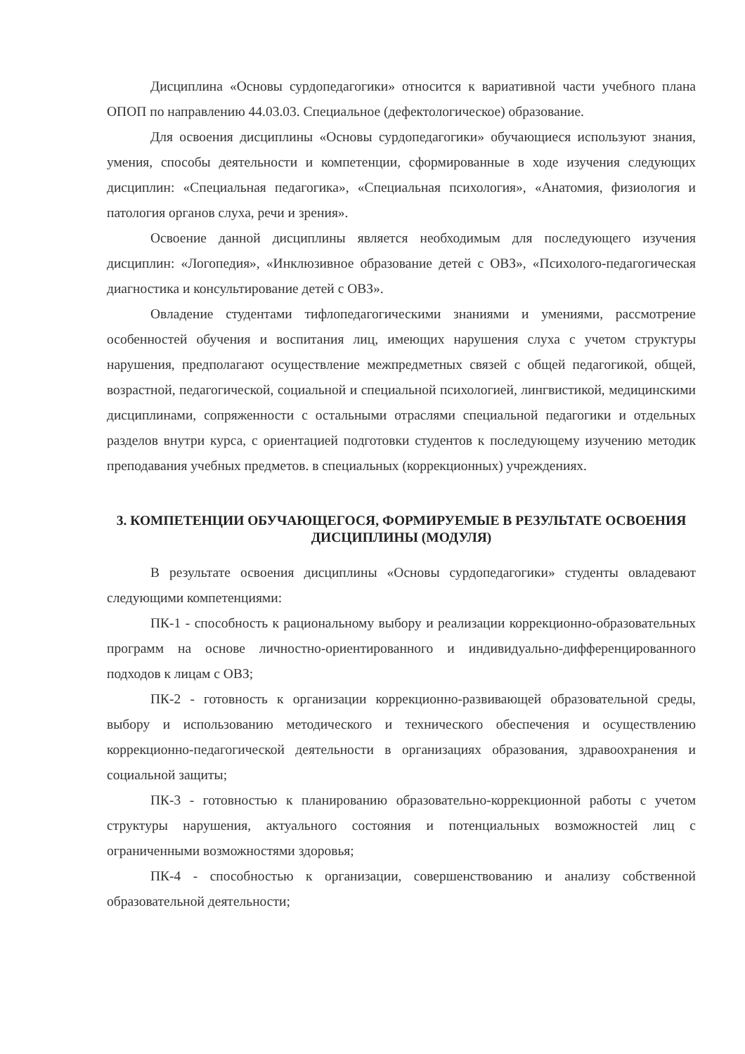Дисциплина «Основы сурдопедагогики» относится к вариативной части учебного плана ОПОП по направлению 44.03.03. Специальное (дефектологическое) образование.
Для освоения дисциплины «Основы сурдопедагогики» обучающиеся используют знания, умения, способы деятельности и компетенции, сформированные в ходе изучения следующих дисциплин: «Специальная педагогика», «Специальная психология», «Анатомия, физиология и патология органов слуха, речи и зрения».
Освоение данной дисциплины является необходимым для последующего изучения дисциплин: «Логопедия», «Инклюзивное образование детей с ОВЗ», «Психолого-педагогическая диагностика и консультирование детей с ОВЗ».
Овладение студентами тифлопедагогическими знаниями и умениями, рассмотрение особенностей обучения и воспитания лиц, имеющих нарушения слуха с учетом структуры нарушения, предполагают осуществление межпредметных связей с общей педагогикой, общей, возрастной, педагогической, социальной и специальной психологией, лингвистикой, медицинскими дисциплинами, сопряженности с остальными отраслями специальной педагогики и отдельных разделов внутри курса, с ориентацией подготовки студентов к последующему изучению методик преподавания учебных предметов. в специальных (коррекционных) учреждениях.
3. КОМПЕТЕНЦИИ ОБУЧАЮЩЕГОСЯ, ФОРМИРУЕМЫЕ В РЕЗУЛЬТАТЕ ОСВОЕНИЯ ДИСЦИПЛИНЫ (МОДУЛЯ)
В результате освоения дисциплины «Основы сурдопедагогики» студенты овладевают следующими компетенциями:
ПК-1 - способность к рациональному выбору и реализации коррекционно-образовательных программ на основе личностно-ориентированного и индивидуально-дифференцированного подходов к лицам с ОВЗ;
ПК-2 - готовность к организации коррекционно-развивающей образовательной среды, выбору и использованию методического и технического обеспечения и осуществлению коррекционно-педагогической деятельности в организациях образования, здравоохранения и социальной защиты;
ПК-3 - готовностью к планированию образовательно-коррекционной работы с учетом структуры нарушения, актуального состояния и потенциальных возможностей лиц с ограниченными возможностями здоровья;
ПК-4 - способностью к организации, совершенствованию и анализу собственной образовательной деятельности;